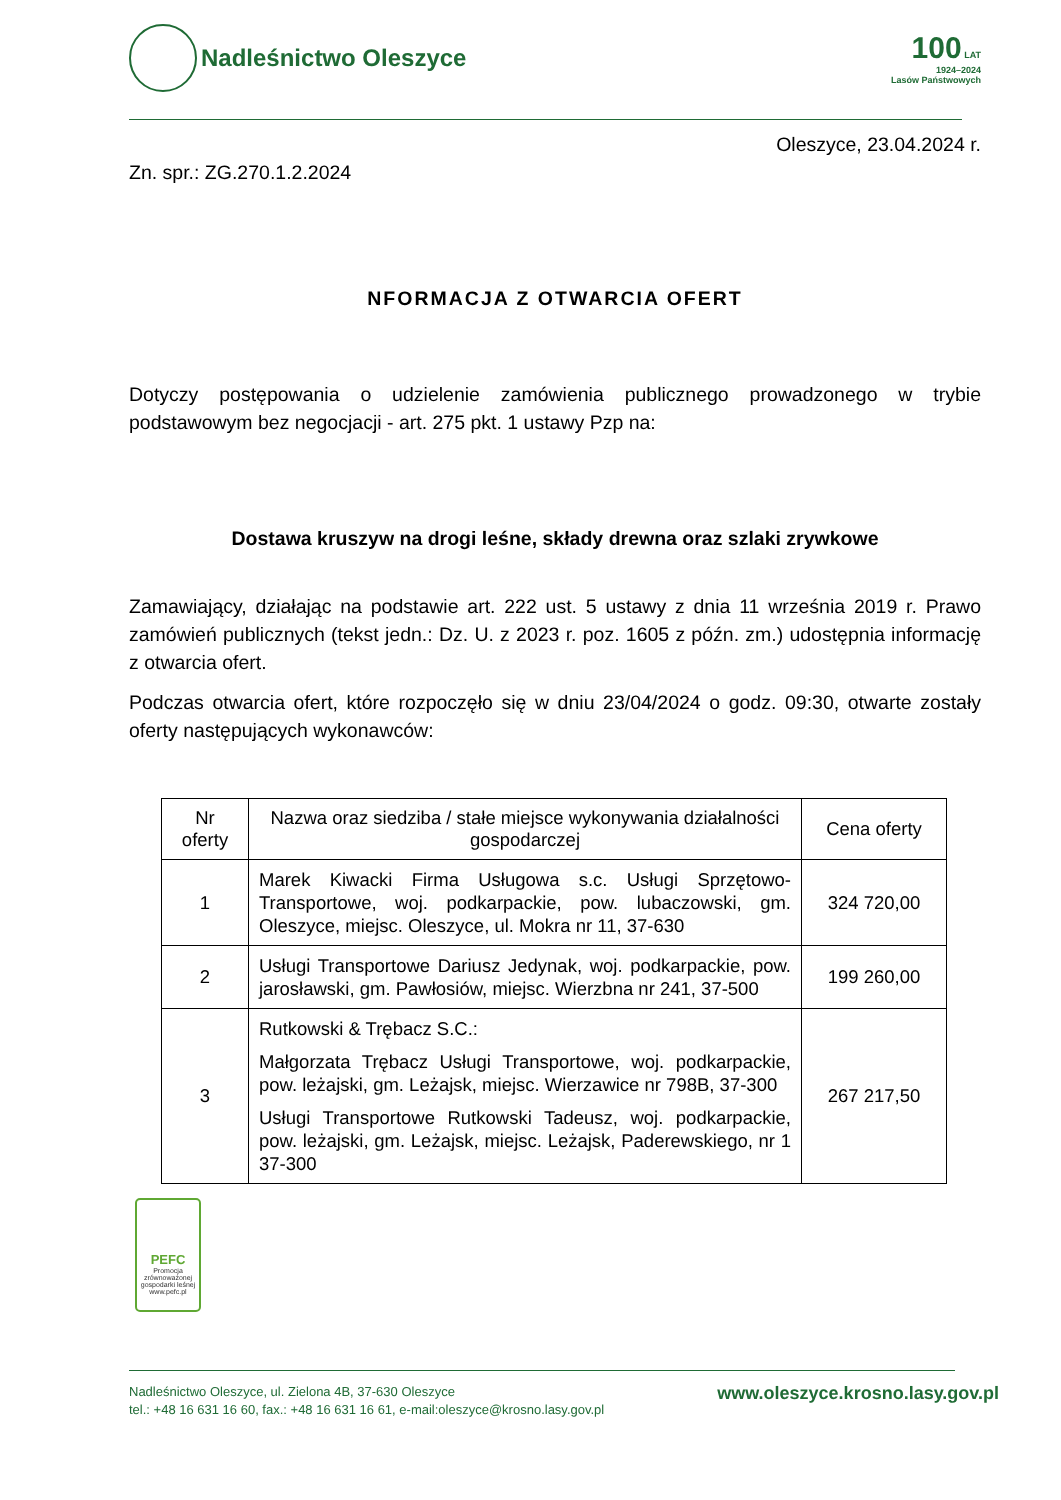Nadleśnictwo Oleszyce
100 LAT
1924–2024
Lasów Państwowych
Oleszyce, 23.04.2024 r.
Zn. spr.: ZG.270.1.2.2024
NFORMACJA Z OTWARCIA OFERT
Dotyczy postępowania o udzielenie zamówienia publicznego prowadzonego w trybie podstawowym bez negocjacji - art. 275 pkt. 1 ustawy Pzp na:
Dostawa kruszyw na drogi leśne, składy drewna oraz szlaki zrywkowe
Zamawiający, działając na podstawie art. 222 ust. 5 ustawy z dnia 11 września 2019 r. Prawo zamówień publicznych (tekst jedn.: Dz. U. z 2023 r. poz. 1605 z późn. zm.) udostępnia informację z otwarcia ofert.
Podczas otwarcia ofert, które rozpoczęło się w dniu 23/04/2024 o godz. 09:30, otwarte zostały oferty następujących wykonawców:
| Nr oferty | Nazwa oraz siedziba / stałe miejsce wykonywania działalności gospodarczej | Cena oferty |
| --- | --- | --- |
| 1 | Marek Kiwacki Firma Usługowa s.c. Usługi Sprzętowo-Transportowe, woj. podkarpackie, pow. lubaczowski, gm. Oleszyce, miejsc. Oleszyce, ul. Mokra nr 11, 37-630 | 324 720,00 |
| 2 | Usługi Transportowe Dariusz Jedynak, woj. podkarpackie, pow. jarosławski, gm. Pawłosiów, miejsc. Wierzbna nr 241, 37-500 | 199 260,00 |
| 3 | Rutkowski & Trębacz S.C.: Małgorzata Trębacz Usługi Transportowe, woj. podkarpackie, pow. leżajski, gm. Leżajsk, miejsc. Wierzawice nr 798B, 37-300 Usługi Transportowe Rutkowski Tadeusz, woj. podkarpackie, pow. leżajski, gm. Leżajsk, miejsc. Leżajsk, Paderewskiego, nr 1 37-300 | 267 217,50 |
PEFC
Promocja zrównoważonej gospodarki leśnej
www.pefc.pl
Nadleśnictwo Oleszyce, ul. Zielona 4B, 37-630 Oleszyce
tel.: +48 16 631 16 60, fax.: +48 16 631 16 61, e-mail:oleszyce@krosno.lasy.gov.pl
www.oleszyce.krosno.lasy.gov.pl